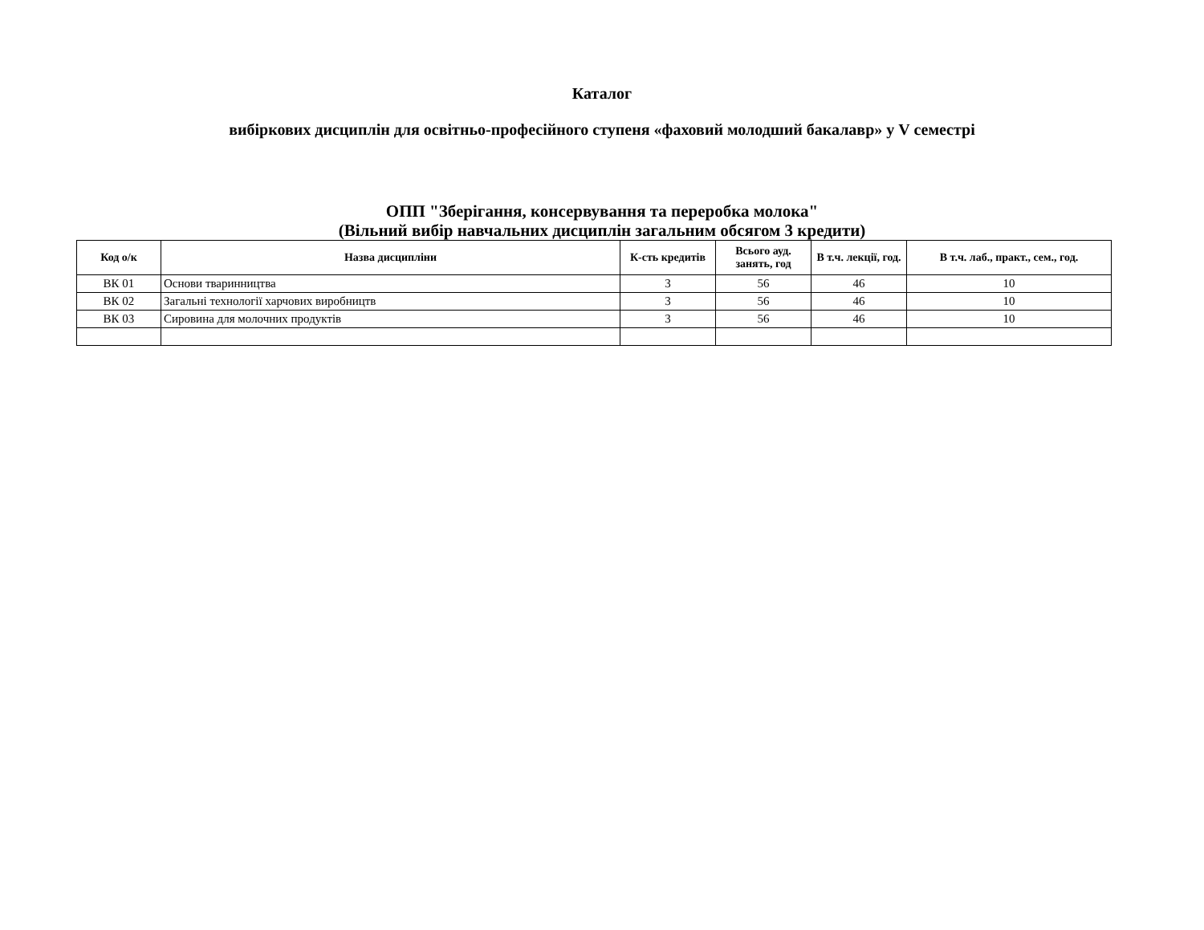Каталог
вибіркових дисциплін для освітньо-професійного ступеня «фаховий молодший бакалавр» у V семестрі
ОПП "Зберігання, консервування та переробка молока"
(Вільний вибір навчальних дисциплін загальним обсягом 3 кредити)
| Код о/к | Назва дисципліни | К-сть кредитів | Всього ауд. занять, год | В т.ч. лекції, год. | В т.ч. лаб., практ., сем., год. |
| --- | --- | --- | --- | --- | --- |
| ВК 01 | Основи тваринництва | 3 | 56 | 46 | 10 |
| ВК 02 | Загальні технології харчових виробництв | 3 | 56 | 46 | 10 |
| ВК 03 | Сировина для молочних продуктів | 3 | 56 | 46 | 10 |